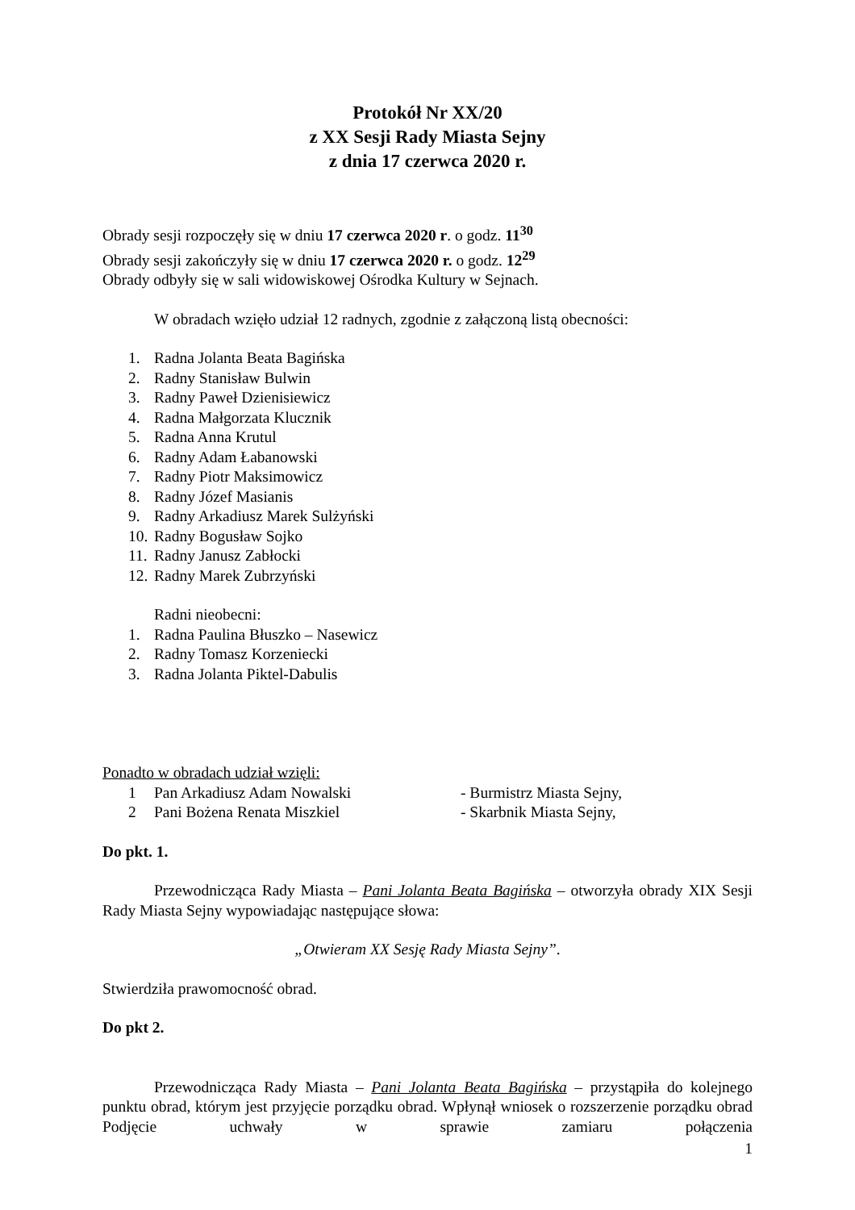Protokół Nr XX/20
z XX Sesji Rady Miasta Sejny
z dnia 17 czerwca 2020 r.
Obrady sesji rozpoczęły się w dniu 17 czerwca 2020 r. o godz. 11<sup>30</sup>
Obrady sesji zakończyły się w dniu 17 czerwca 2020 r. o godz. 12<sup>29</sup>
Obrady odbyły się w sali widowiskowej Ośrodka Kultury w Sejnach.
W obradach wzięło udział 12 radnych, zgodnie z załączoną listą obecności:
1. Radna Jolanta Beata Bagińska
2. Radny Stanisław Bulwin
3. Radny Paweł Dzienisiewicz
4. Radna Małgorzata Klucznik
5. Radna Anna Krutul
6. Radny Adam Łabanowski
7. Radny Piotr Maksimowicz
8. Radny Józef Masianis
9. Radny Arkadiusz Marek Sulżyński
10. Radny Bogusław Sojko
11. Radny Janusz Zabłocki
12. Radny Marek Zubrzyński
Radni nieobecni:
1. Radna Paulina Błuszko – Nasewicz
2. Radny Tomasz Korzeniecki
3. Radna Jolanta Piktel-Dabulis
Ponadto w obradach udział wzięli:
1 Pan Arkadiusz Adam Nowalski - Burmistrz Miasta Sejny,
2 Pani Bożena Renata Miszkiel - Skarbnik Miasta Sejny,
Do pkt. 1.
Przewodnicząca Rady Miasta – Pani Jolanta Beata Bagińska – otworzyła obrady XIX Sesji Rady Miasta Sejny wypowiadając następujące słowa:
„Otwieram XX Sesję Rady Miasta Sejny”.
Stwierdziła prawomocność obrad.
Do pkt 2.
Przewodnicząca Rady Miasta – Pani Jolanta Beata Bagińska – przystąpiła do kolejnego punktu obrad, którym jest przyjęcie porządku obrad. Wpłynął wniosek o rozszerzenie porządku obrad Podjęcie uchwały w sprawie zamiaru połączenia
1